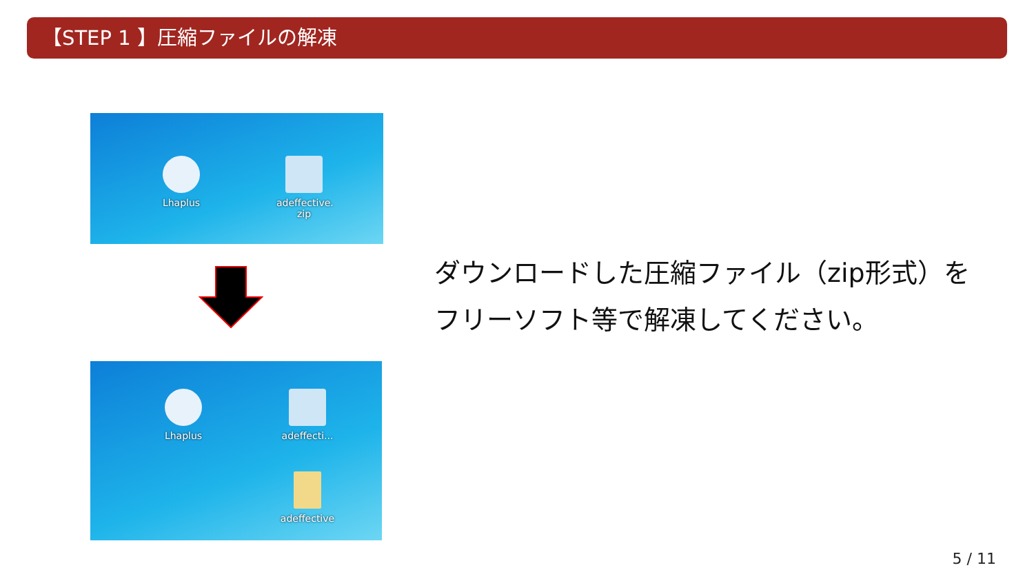【STEP 1 】圧縮ファイルの解凍
Lhaplus
adeffective.
zip
Lhaplus
adeffecti...
adeffective
ダウンロードした圧縮ファイル（zip形式）を
フリーソフト等で解凍してください。
5 / 11